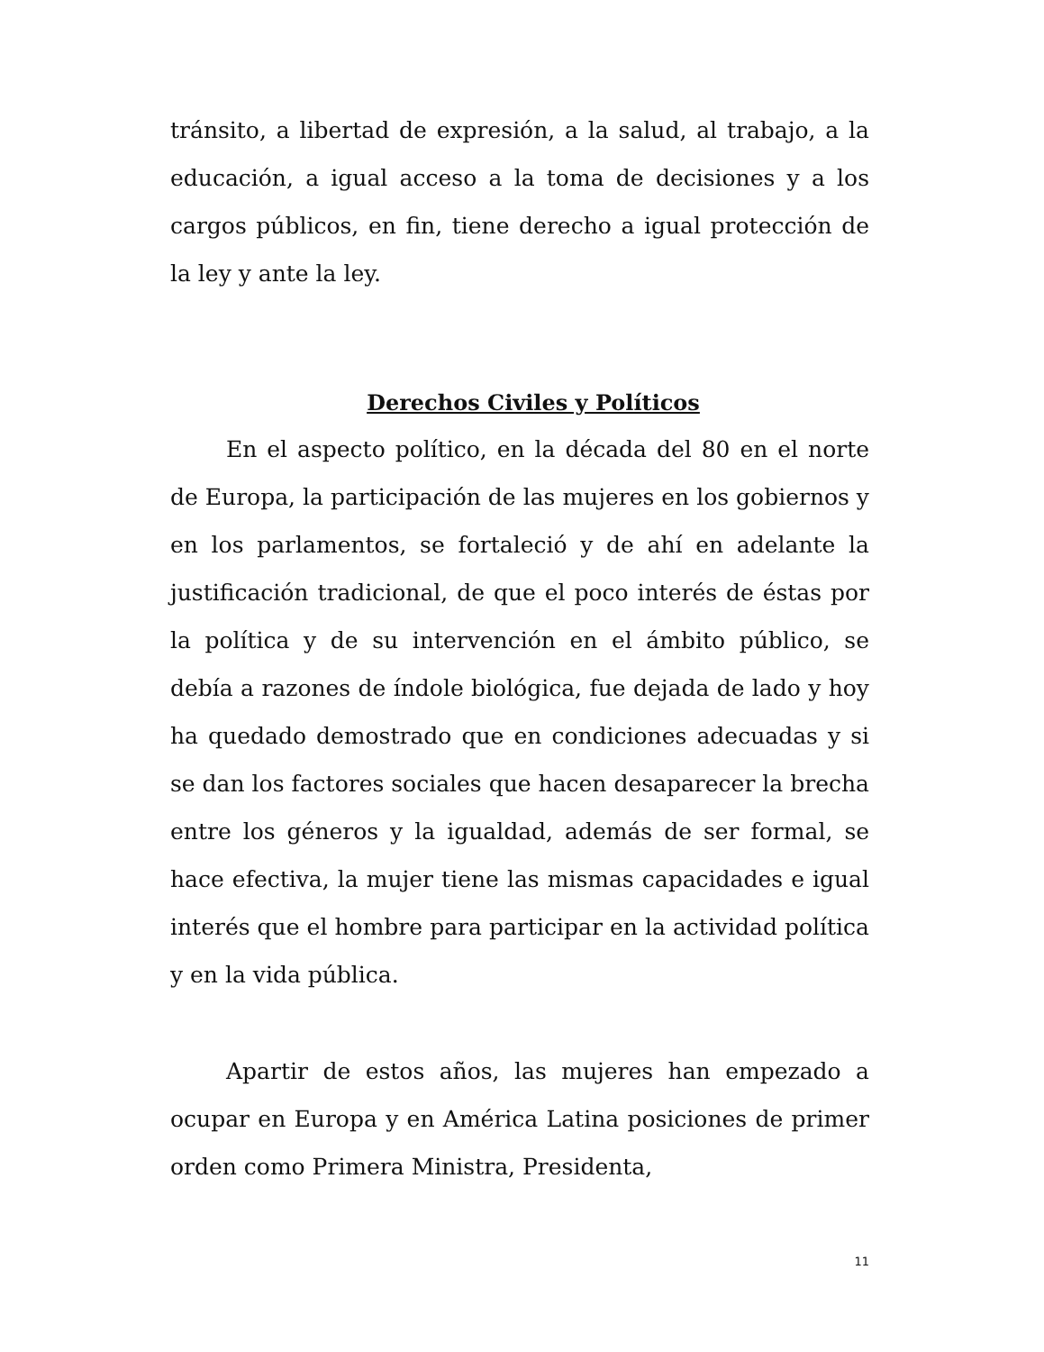tránsito, a libertad de expresión, a la salud, al trabajo, a la educación, a igual acceso a la toma de decisiones y a los cargos públicos, en fin, tiene derecho a igual protección de la ley y ante la ley.
Derechos Civiles y Políticos
En el aspecto político, en la década del 80 en el norte de Europa, la participación de las mujeres en los gobiernos y en los parlamentos, se fortaleció y de ahí en adelante la justificación tradicional, de que el poco interés de éstas por la política y de su intervención en el ámbito público, se debía a razones de índole biológica, fue dejada de lado y hoy ha quedado demostrado que en condiciones adecuadas y si se dan los factores sociales que hacen desaparecer la brecha entre los géneros y la igualdad, además de ser formal, se hace efectiva, la mujer tiene las mismas capacidades e igual interés que el hombre para participar en la actividad política y en la vida pública.
Apartir de estos años, las mujeres han empezado a ocupar en Europa y en América Latina posiciones de primer orden como Primera Ministra, Presidenta,
11